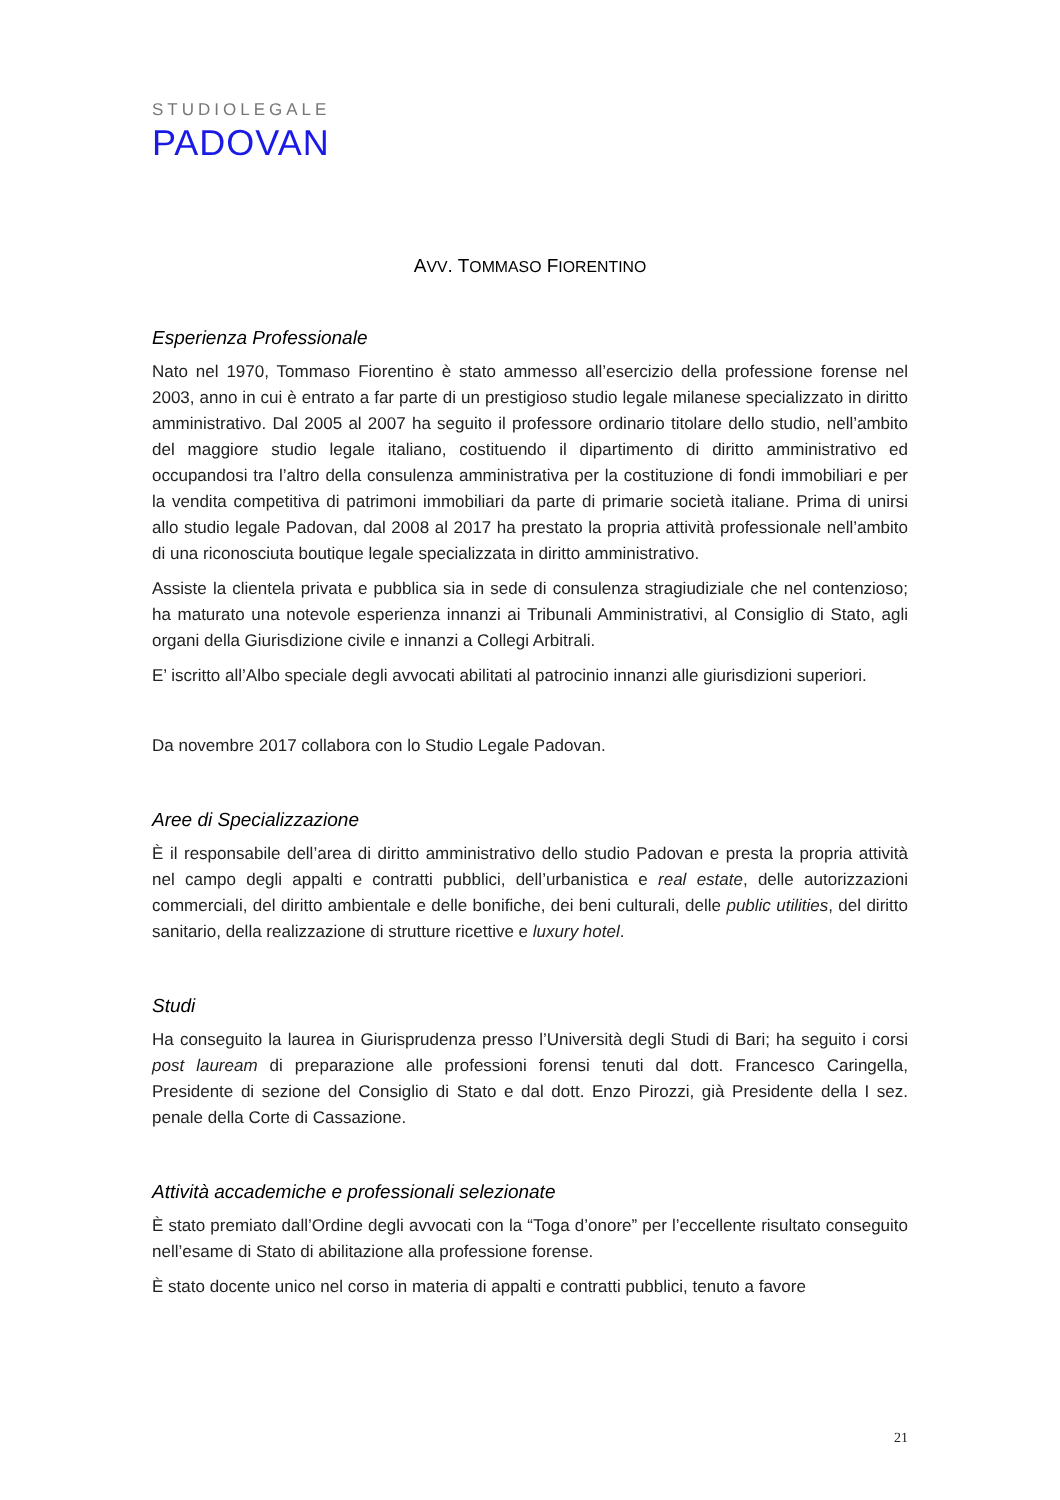STUDIOLEGALE
PADOVAN
AVV. TOMMASO FIORENTINO
Esperienza Professionale
Nato nel 1970, Tommaso Fiorentino è stato ammesso all’esercizio della professione forense nel 2003, anno in cui è entrato a far parte di un prestigioso studio legale milanese specializzato in diritto amministrativo. Dal 2005 al 2007 ha seguito il professore ordinario titolare dello studio, nell’ambito del maggiore studio legale italiano, costituendo il dipartimento di diritto amministrativo ed occupandosi tra l’altro della consulenza amministrativa per la costituzione di fondi immobiliari e per la vendita competitiva di patrimoni immobiliari da parte di primarie società italiane. Prima di unirsi allo studio legale Padovan, dal 2008 al 2017 ha prestato la propria attività professionale nell’ambito di una riconosciuta boutique legale specializzata in diritto amministrativo.
Assiste la clientela privata e pubblica sia in sede di consulenza stragiudiziale che nel contenzioso; ha maturato una notevole esperienza innanzi ai Tribunali Amministrativi, al Consiglio di Stato, agli organi della Giurisdizione civile e innanzi a Collegi Arbitrali.
E’ iscritto all’Albo speciale degli avvocati abilitati al patrocinio innanzi alle giurisdizioni superiori.
Da novembre 2017 collabora con lo Studio Legale Padovan.
Aree di Specializzazione
È il responsabile dell’area di diritto amministrativo dello studio Padovan e presta la propria attività nel campo degli appalti e contratti pubblici, dell’urbanistica e real estate, delle autorizzazioni commerciali, del diritto ambientale e delle bonifiche, dei beni culturali, delle public utilities, del diritto sanitario, della realizzazione di strutture ricettive e luxury hotel.
Studi
Ha conseguito la laurea in Giurisprudenza presso l’Università degli Studi di Bari; ha seguito i corsi post lauream di preparazione alle professioni forensi tenuti dal dott. Francesco Caringella, Presidente di sezione del Consiglio di Stato e dal dott. Enzo Pirozzi, già Presidente della I sez. penale della Corte di Cassazione.
Attività accademiche e professionali selezionate
È stato premiato dall’Ordine degli avvocati con la “Toga d’onore” per l’eccellente risultato conseguito nell’esame di Stato di abilitazione alla professione forense.
È stato docente unico nel corso in materia di appalti e contratti pubblici, tenuto a favore
21